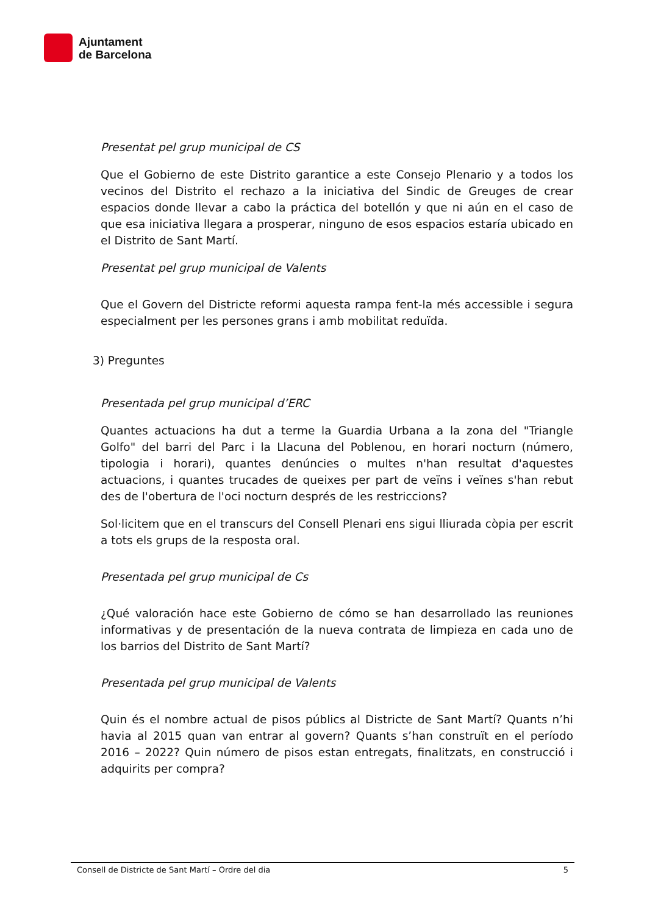Ajuntament
de Barcelona
Presentat pel grup municipal de CS
Que el Gobierno de este Distrito garantice a este Consejo Plenario y a todos los vecinos del Distrito el rechazo a la iniciativa del Sindic de Greuges de crear espacios donde llevar a cabo la práctica del botellón y que ni aún en el caso de que esa iniciativa llegara a prosperar, ninguno de esos espacios estaría ubicado en el Distrito de Sant Martí.
Presentat pel grup municipal de Valents
Que el Govern del Districte reformi aquesta rampa fent-la més accessible i segura especialment per les persones grans i amb mobilitat reduïda.
3) Preguntes
Presentada pel grup municipal d’ERC
Quantes actuacions ha dut a terme la Guardia Urbana a la zona del "Triangle Golfo" del barri del Parc i la Llacuna del Poblenou, en horari nocturn (número, tipologia i horari), quantes denúncies o multes n'han resultat d'aquestes actuacions, i quantes trucades de queixes per part de veïns i veïnes s'han rebut des de l'obertura de l'oci nocturn després de les restriccions?
Sol·licitem que en el transcurs del Consell Plenari ens sigui lliurada còpia per escrit a tots els grups de la resposta oral.
Presentada pel grup municipal de Cs
¿Qué valoración hace este Gobierno de cómo se han desarrollado las reuniones informativas y de presentación de la nueva contrata de limpieza en cada uno de los barrios del Distrito de Sant Martí?
Presentada pel grup municipal de Valents
Quin és el nombre actual de pisos públics al Districte de Sant Martí? Quants n’hi havia al 2015 quan van entrar al govern? Quants s’han construït en el período 2016 – 2022? Quin número de pisos estan entregats, finalitzats, en construcció i adquirits per compra?
Consell de Districte de Sant Martí – Ordre del dia 5